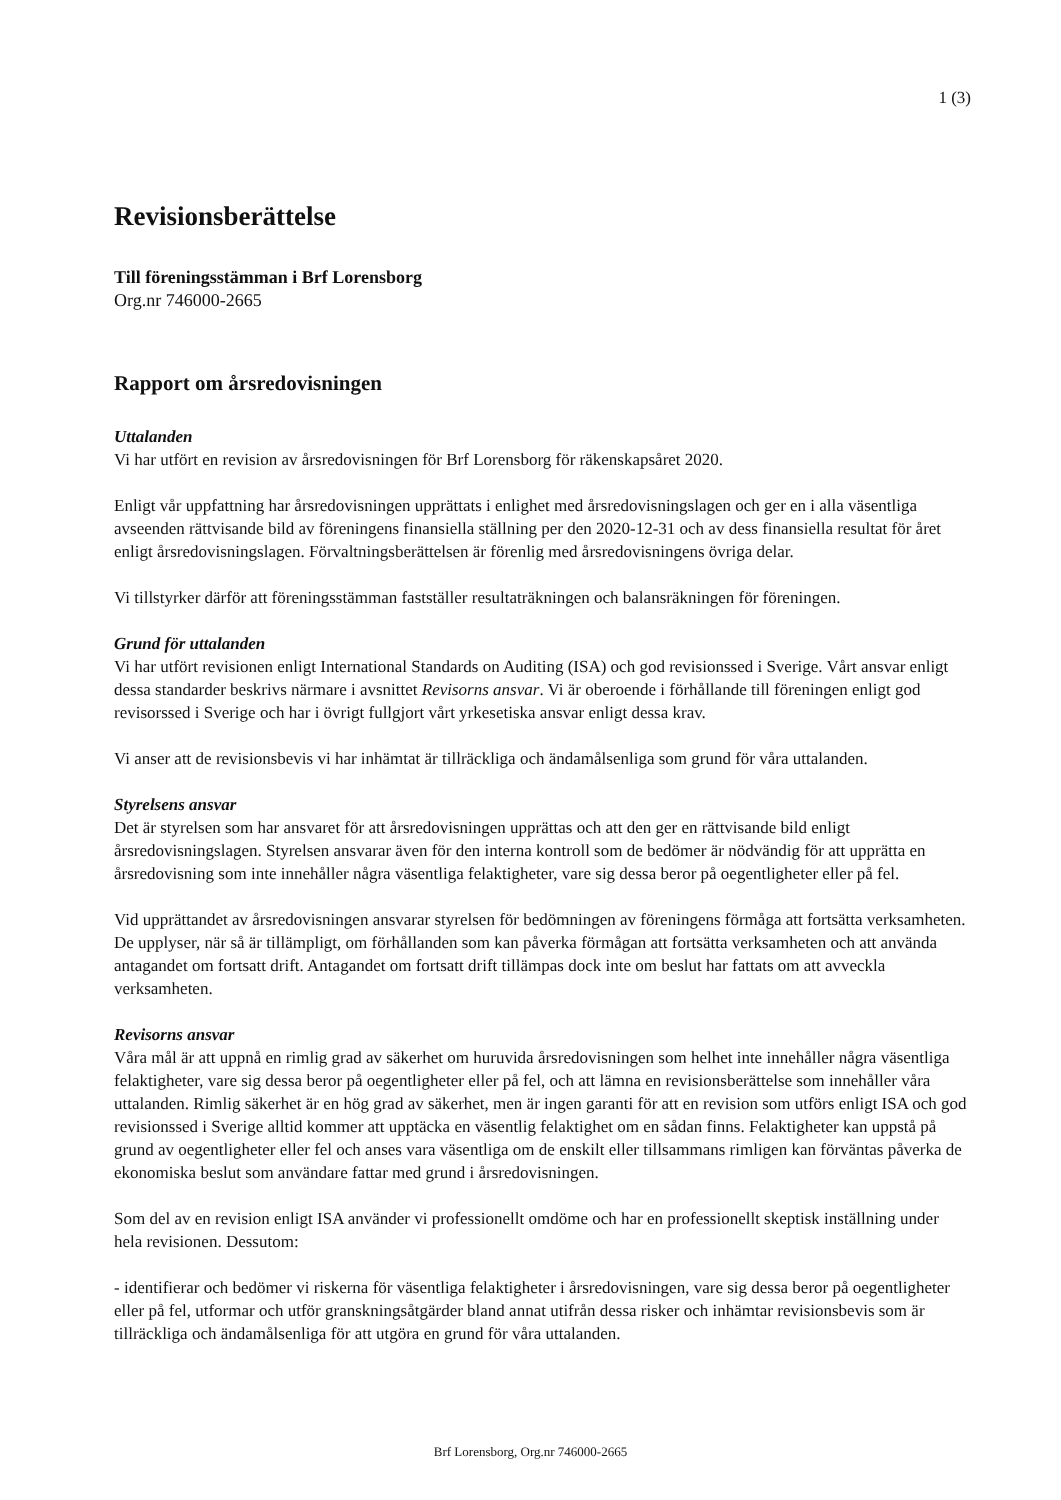1 (3)
Revisionsberättelse
Till föreningsstämman i Brf Lorensborg
Org.nr 746000-2665
Rapport om årsredovisningen
Uttalanden
Vi har utfört en revision av årsredovisningen för Brf Lorensborg för räkenskapsåret 2020.
Enligt vår uppfattning har årsredovisningen upprättats i enlighet med årsredovisningslagen och ger en i alla väsentliga avseenden rättvisande bild av föreningens finansiella ställning per den 2020-12-31 och av dess finansiella resultat för året enligt årsredovisningslagen. Förvaltningsberättelsen är förenlig med årsredovisningens övriga delar.
Vi tillstyrker därför att föreningsstämman fastställer resultaträkningen och balansräkningen för föreningen.
Grund för uttalanden
Vi har utfört revisionen enligt International Standards on Auditing (ISA) och god revisionssed i Sverige. Vårt ansvar enligt dessa standarder beskrivs närmare i avsnittet Revisorns ansvar. Vi är oberoende i förhållande till föreningen enligt god revisorssed i Sverige och har i övrigt fullgjort vårt yrkesetiska ansvar enligt dessa krav.
Vi anser att de revisionsbevis vi har inhämtat är tillräckliga och ändamålsenliga som grund för våra uttalanden.
Styrelsens ansvar
Det är styrelsen som har ansvaret för att årsredovisningen upprättas och att den ger en rättvisande bild enligt årsredovisningslagen. Styrelsen ansvarar även för den interna kontroll som de bedömer är nödvändig för att upprätta en årsredovisning som inte innehåller några väsentliga felaktigheter, vare sig dessa beror på oegentligheter eller på fel.
Vid upprättandet av årsredovisningen ansvarar styrelsen för bedömningen av föreningens förmåga att fortsätta verksamheten. De upplyser, när så är tillämpligt, om förhållanden som kan påverka förmågan att fortsätta verksamheten och att använda antagandet om fortsatt drift. Antagandet om fortsatt drift tillämpas dock inte om beslut har fattats om att avveckla verksamheten.
Revisorns ansvar
Våra mål är att uppnå en rimlig grad av säkerhet om huruvida årsredovisningen som helhet inte innehåller några väsentliga felaktigheter, vare sig dessa beror på oegentligheter eller på fel, och att lämna en revisionsberättelse som innehåller våra uttalanden. Rimlig säkerhet är en hög grad av säkerhet, men är ingen garanti för att en revision som utförs enligt ISA och god revisionssed i Sverige alltid kommer att upptäcka en väsentlig felaktighet om en sådan finns. Felaktigheter kan uppstå på grund av oegentligheter eller fel och anses vara väsentliga om de enskilt eller tillsammans rimligen kan förväntas påverka de ekonomiska beslut som användare fattar med grund i årsredovisningen.
Som del av en revision enligt ISA använder vi professionellt omdöme och har en professionellt skeptisk inställning under hela revisionen. Dessutom:
- identifierar och bedömer vi riskerna för väsentliga felaktigheter i årsredovisningen, vare sig dessa beror på oegentligheter eller på fel, utformar och utför granskningsåtgärder bland annat utifrån dessa risker och inhämtar revisionsbevis som är tillräckliga och ändamålsenliga för att utgöra en grund för våra uttalanden.
Brf Lorensborg, Org.nr 746000-2665